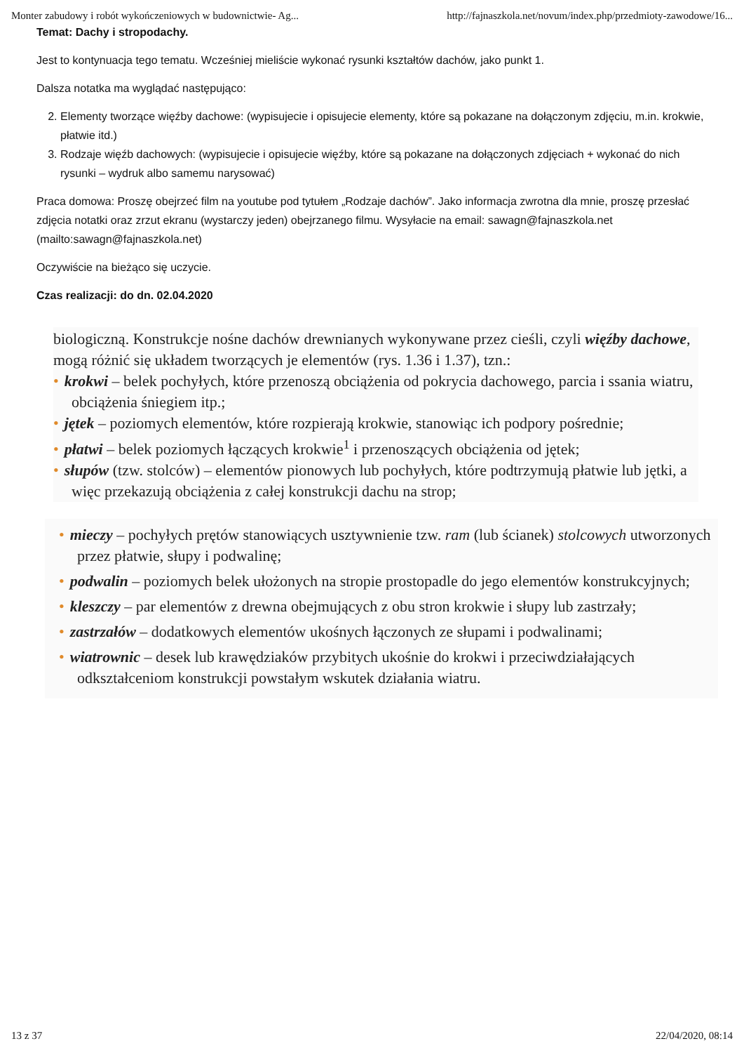Monter zabudowy i robót wykończeniowych w budownictwie- Ag... http://fajnaszkola.net/novum/index.php/przedmioty-zawodowe/16...
Temat: Dachy i stropodachy.
Jest to kontynuacja tego tematu. Wcześniej mieliście wykonać rysunki kształtów dachów, jako punkt 1.
Dalsza notatka ma wyglądać następująco:
2. Elementy tworzące więźby dachowe: (wypisujecie i opisujecie elementy, które są pokazane na dołączonym zdjęciu, m.in. krokwie, płatwie itd.)
3. Rodzaje więźb dachowych: (wypisujecie i opisujecie więźby, które są pokazane na dołączonych zdjęciach + wykonać do nich rysunki – wydruk albo samemu narysować)
Praca domowa: Proszę obejrzeć film na youtube pod tytułem „Rodzaje dachów”. Jako informacja zwrotna dla mnie, proszę przesłać zdjęcia notatki oraz zrzut ekranu (wystarczy jeden) obejrzanego filmu. Wysyłacie na email: sawagn@fajnaszkola.net (mailto:sawagn@fajnaszkola.net)
Oczywiście na bieżąco się uczycie.
Czas realizacji: do dn. 02.04.2020
biologiczną. Konstrukcje nośne dachów drewnianych wykonywane przez cieśli, czyli więźby dachowe, mogą różnić się układem tworzących je elementów (rys. 1.36 i 1.37), tzn.:
• krokwi – belek pochyłych, które przenoszą obciążenia od pokrycia dachowego, parcia i ssania wiatru, obciążenia śniegiem itp.;
• jętek – poziomych elementów, które rozpierają krokwie, stanowiąc ich podpory pośrednie;
• płatwi – belek poziomych łączących krokwie<sup>1</sup> i przenoszących obciążenia od jętek;
• słupów (tzw. stolców) – elementów pionowych lub pochyłych, które podtrzymują płatwie lub jętki, a więc przekazują obciążenia z całej konstrukcji dachu na strop;
• mieczy – pochyłych prętów stanowiących usztywnienie tzw. ram (lub ścianek) stolcowych utworzonych przez płatwie, słupy i podwalinę;
• podwalin – poziomych belek ułożonych na stropie prostopadle do jego elementów konstrukcyjnych;
• kleszczy – par elementów z drewna obejmujących z obu stron krokwie i słupy lub zastrzały;
• zastrzałów – dodatkowych elementów ukośnych łączonych ze słupami i podwalinami;
• wiatrownic – desek lub krawędziaków przybitych ukośnie do krokwi i przeciwdziałających odkształceniom konstrukcji powstałym wskutek działania wiatru.
13 z 37 22/04/2020, 08:14